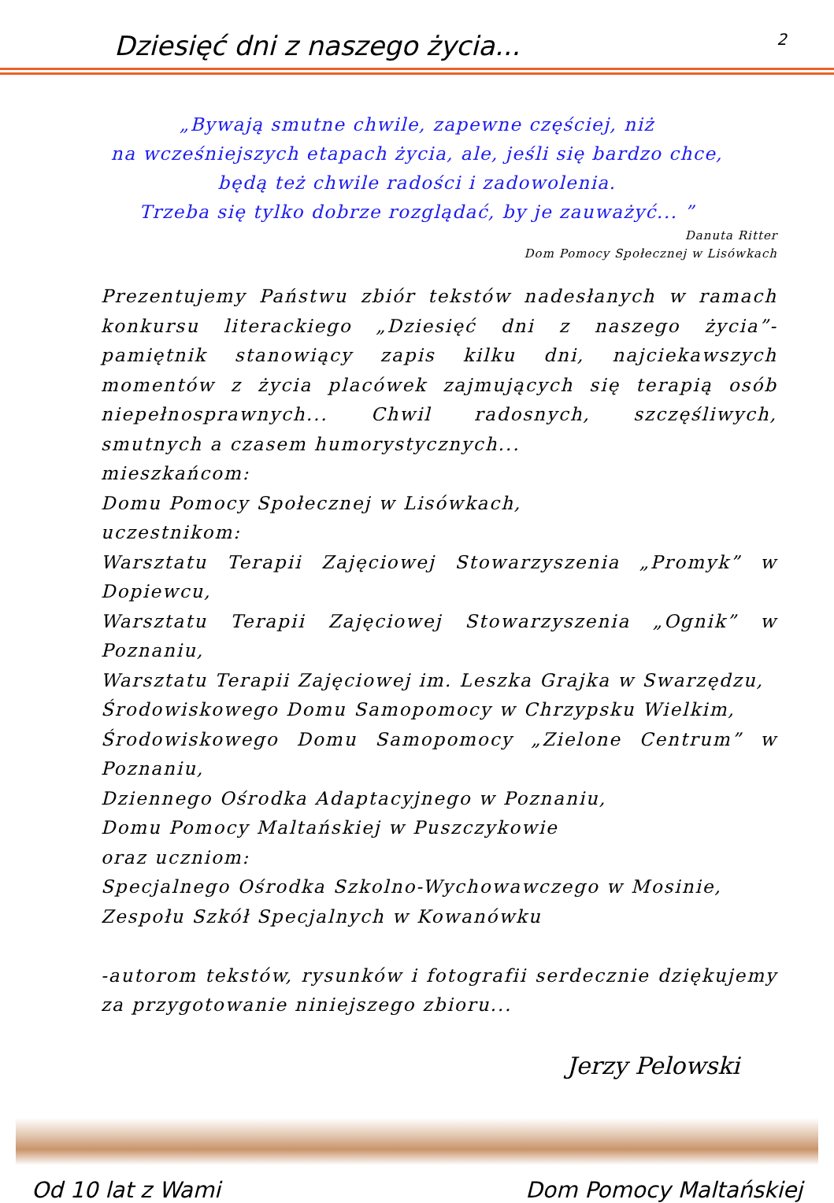Dziesięć dni z naszego życia... 2
„Bywają smutne chwile, zapewne częściej, niż
na wcześniejszych etapach życia, ale, jeśli się bardzo chce,
będą też chwile radości i zadowolenia.
Trzeba się tylko dobrze rozglądać, by je zauważyć... ”
Danuta Ritter
Dom Pomocy Społecznej w Lisówkach
Prezentujemy Państwu zbiór tekstów nadesłanych w ramach konkursu literackiego „Dziesięć dni z naszego życia”- pamiętnik stanowiący zapis kilku dni, najciekawszych momentów z życia placówek zajmujących się terapią osób niepełnosprawnych... Chwil radosnych, szczęśliwych, smutnych a czasem humorystycznych...
mieszkańcom:
Domu Pomocy Społecznej w Lisówkach,
uczestnikom:
Warsztatu Terapii Zajęciowej Stowarzyszenia „Promyk” w Dopiewcu,
Warsztatu Terapii Zajęciowej Stowarzyszenia „Ognik” w Poznaniu,
Warsztatu Terapii Zajęciowej im. Leszka Grajka w Swarzędzu,
Środowiskowego Domu Samopomocy w Chrzypsku Wielkim,
Środowiskowego Domu Samopomocy „Zielone Centrum” w Poznaniu,
Dziennego Ośrodka Adaptacyjnego w Poznaniu,
Domu Pomocy Maltańskiej w Puszczykowie
oraz uczniom:
Specjalnego Ośrodka Szkolno-Wychowawczego w Mosinie,
Zespołu Szkół Specjalnych w Kowanówku
-autorom tekstów, rysunków i fotografii serdecznie dziękujemy za przygotowanie niniejszego zbioru...
Jerzy Pelowski
Od 10 lat z Wami Dom Pomocy Maltańskiej